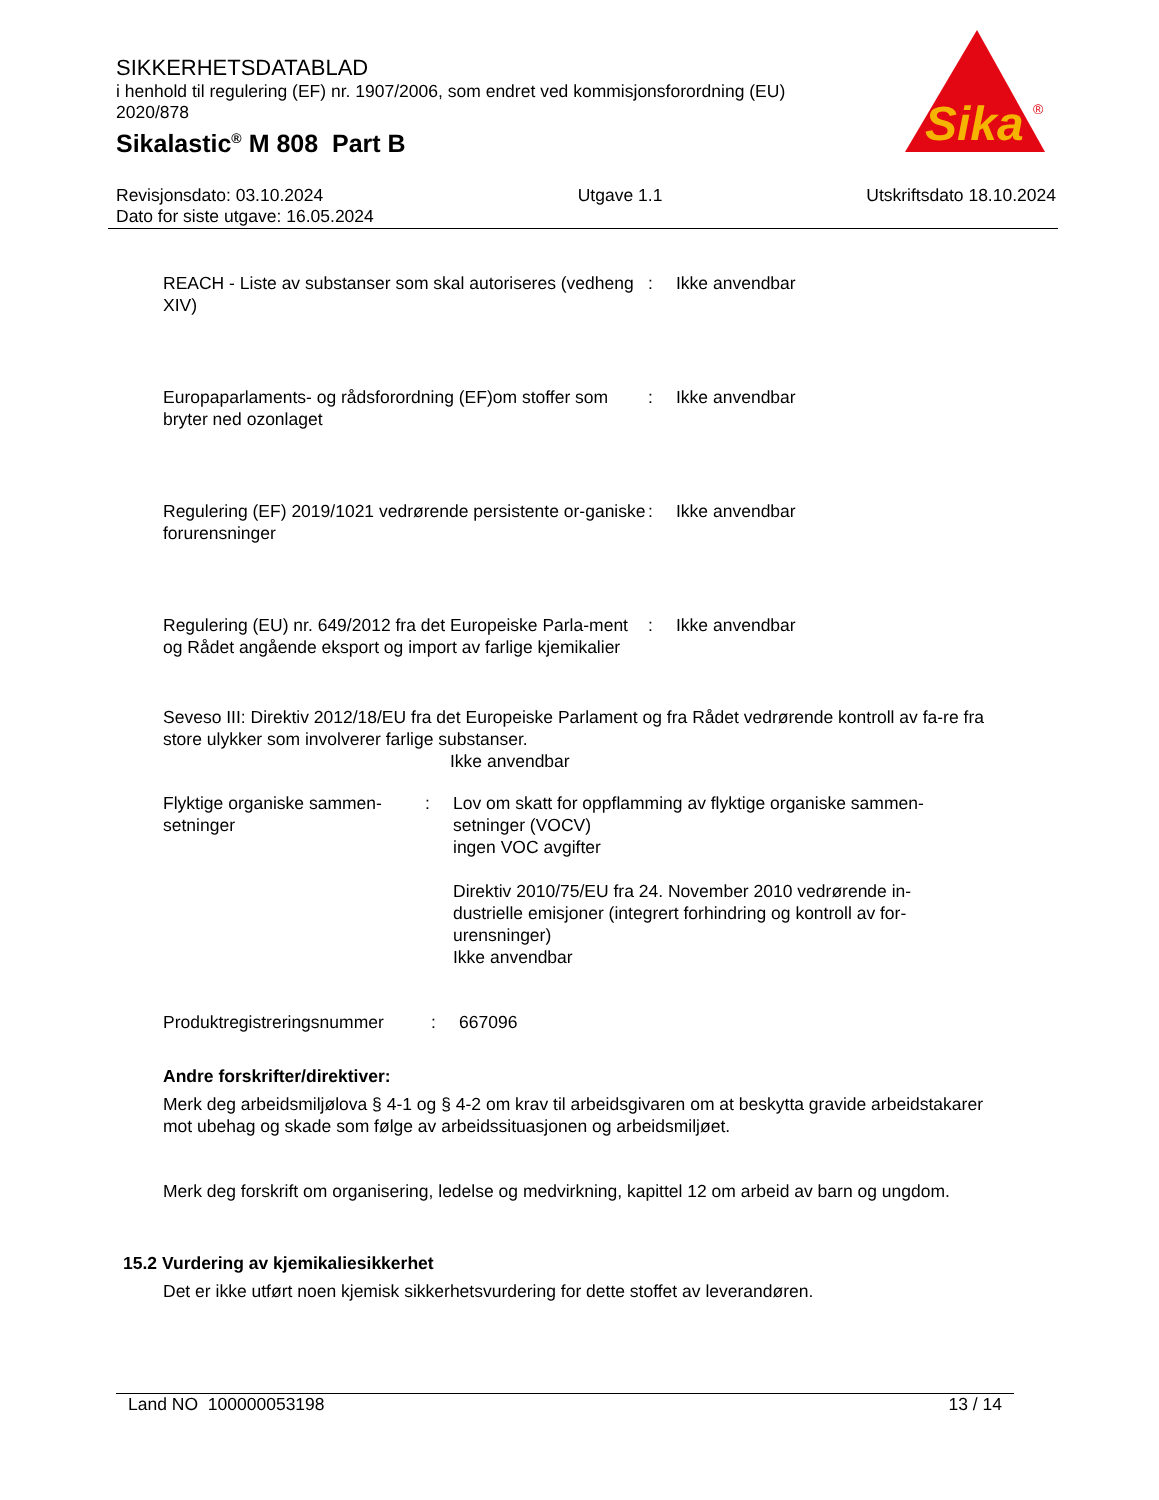SIKKERHETSDATABLAD
i henhold til regulering (EF) nr. 1907/2006, som endret ved kommisjonsforordning (EU) 2020/878
Sikalastic<sup>®</sup> M 808 Part B
Sika
®
Revisjonsdato: 03.10.2024
Dato for siste utgave: 16.05.2024
Utgave 1.1 Utskriftsdato 18.10.2024
REACH - Liste av substanser som skal autoriseres (vedheng XIV)
: Ikke anvendbar
Europaparlaments- og rådsforordning (EF)om stoffer som bryter ned ozonlaget
: Ikke anvendbar
Regulering (EF) 2019/1021 vedrørende persistente or-ganiske forurensninger
: Ikke anvendbar
Regulering (EU) nr. 649/2012 fra det Europeiske Parla-ment og Rådet angående eksport og import av farlige kjemikalier
: Ikke anvendbar
Seveso III: Direktiv 2012/18/EU fra det Europeiske Parlament og fra Rådet vedrørende kontroll av fa-re fra store ulykker som involverer farlige substanser.
Ikke anvendbar
Flyktige organiske sammen-setninger
: Lov om skatt for oppflamming av flyktige organiske sammen-setninger (VOCV)
ingen VOC avgifter
Direktiv 2010/75/EU fra 24. November 2010 vedrørende in-dustrielle emisjoner (integrert forhindring og kontroll av for-urensninger)
Ikke anvendbar
Produktregistreringsnummer
: 667096
Andre forskrifter/direktiver:
Merk deg arbeidsmiljølova § 4-1 og § 4-2 om krav til arbeidsgivaren om at beskytta gravide arbeidstakarer mot ubehag og skade som følge av arbeidssituasjonen og arbeidsmiljøet.
Merk deg forskrift om organisering, ledelse og medvirkning, kapittel 12 om arbeid av barn og ungdom.
15.2 Vurdering av kjemikaliesikkerhet
Det er ikke utført noen kjemisk sikkerhetsvurdering for dette stoffet av leverandøren.
Land NO 100000053198 13 / 14